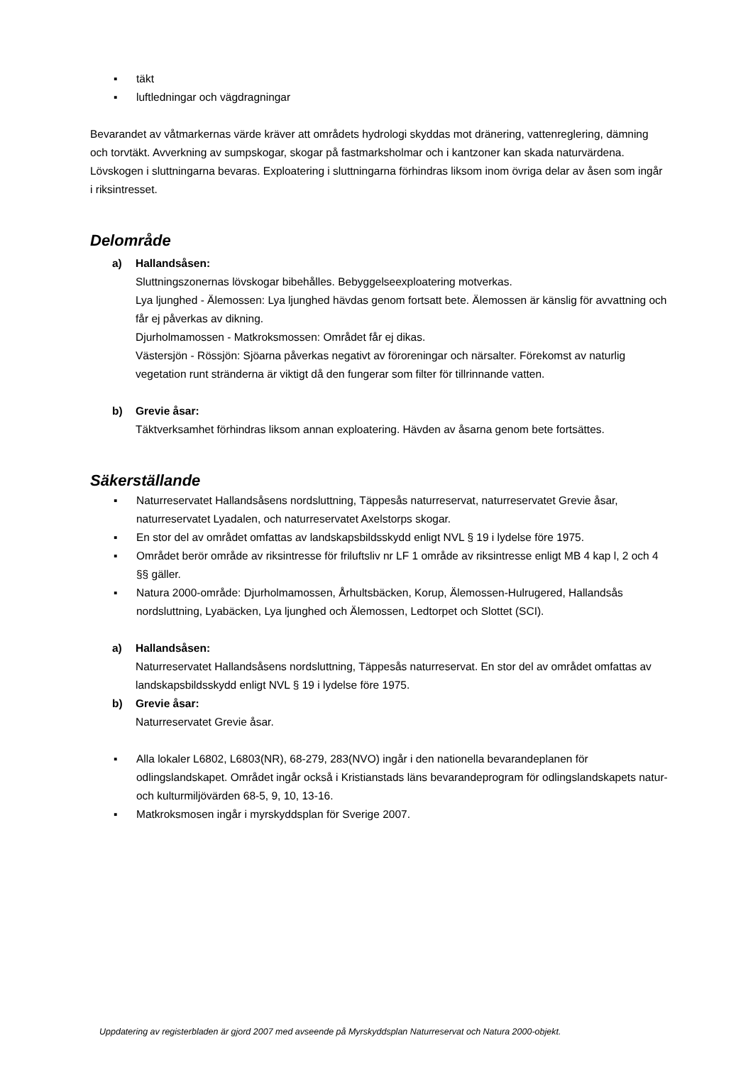▪ täkt
▪ luftledningar och vägdragningar
Bevarandet av våtmarkernas värde kräver att områdets hydrologi skyddas mot dränering, vattenreglering, dämning och torvtäkt. Avverkning av sumpskogar, skogar på fastmarksholmar och i kantzoner kan skada naturvärdena.
Lövskogen i sluttningarna bevaras. Exploatering i sluttningarna förhindras liksom inom övriga delar av åsen som ingår i riksintresset.
Delområde
a) Hallandsåsen:
Sluttningszonernas lövskogar bibehålles. Bebyggelseexploatering motverkas.
Lya ljunghed - Älemossen: Lya ljunghed hävdas genom fortsatt bete. Älemossen är känslig för avvattning och får ej påverkas av dikning.
Djurholmamossen - Matkroksmossen: Området får ej dikas.
Västersjön - Rössjön: Sjöarna påverkas negativt av föroreningar och närsalter. Förekomst av naturlig vegetation runt stränderna är viktigt då den fungerar som filter för tillrinnande vatten.
b) Grevie åsar:
Täktverksamhet förhindras liksom annan exploatering. Hävden av åsarna genom bete fortsättes.
Säkerställande
▪ Naturreservatet Hallandsåsens nordsluttning, Täppesås naturreservat, naturreservatet Grevie åsar, naturreservatet Lyadalen, och naturreservatet Axelstorps skogar.
▪ En stor del av området omfattas av landskapsbildsskydd enligt NVL § 19 i lydelse före 1975.
▪ Området berör område av riksintresse för friluftsliv nr LF 1 område av riksintresse enligt MB 4 kap l, 2 och 4 §§ gäller.
▪ Natura 2000-område: Djurholmamossen, Århultsbäcken, Korup, Älemossen-Hulrugered, Hallandsås nordsluttning, Lyabäcken, Lya ljunghed och Älemossen, Ledtorpet och Slottet (SCI).
a) Hallandsåsen:
Naturreservatet Hallandsåsens nordsluttning, Täppesås naturreservat. En stor del av området omfattas av landskapsbildsskydd enligt NVL § 19 i lydelse före 1975.
b) Grevie åsar:
Naturreservatet Grevie åsar.
▪ Alla lokaler L6802, L6803(NR), 68-279, 283(NVO) ingår i den nationella bevarandeplanen för odlingslandskapet. Området ingår också i Kristianstads läns bevarandeprogram för odlingslandskapets natur- och kulturmiljövärden 68-5, 9, 10, 13-16.
▪ Matkroksmosen ingår i myrskyddsplan för Sverige 2007.
Uppdatering av registerbladen är gjord 2007 med avseende på Myrskyddsplan Naturreservat och Natura 2000-objekt.